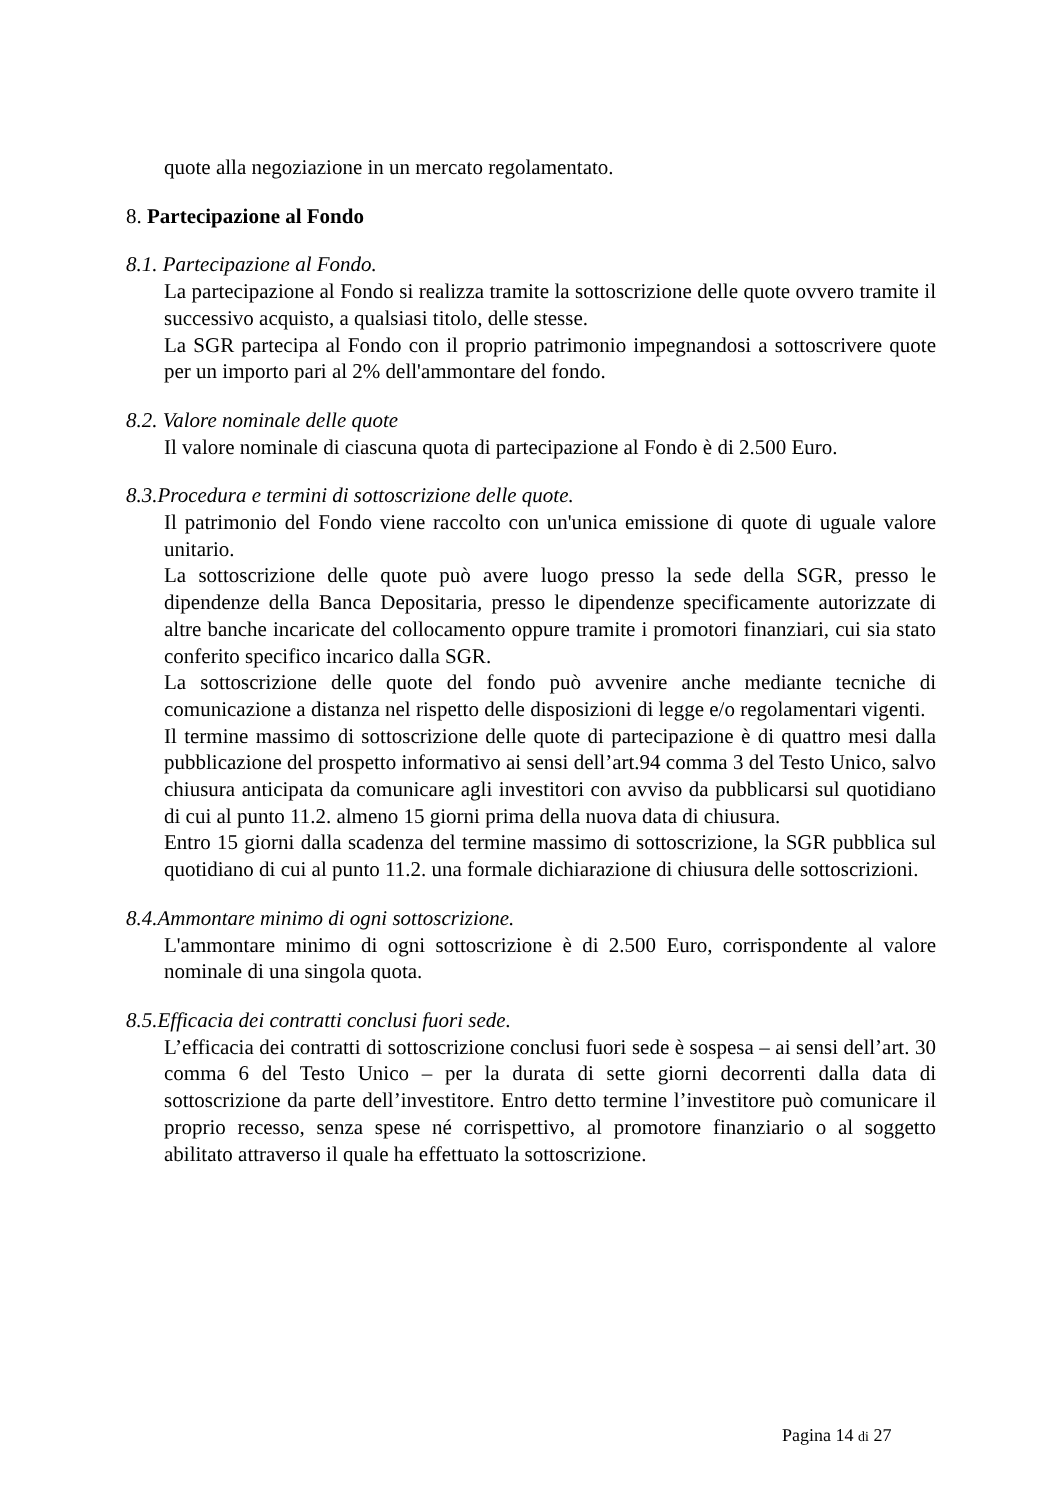quote alla negoziazione in un mercato regolamentato.
8. Partecipazione al Fondo
8.1. Partecipazione al Fondo.
La partecipazione al Fondo si realizza tramite la sottoscrizione delle quote ovvero tramite il successivo acquisto, a qualsiasi titolo, delle stesse.
La SGR partecipa al Fondo con il proprio patrimonio impegnandosi a sottoscrivere quote per un importo pari al 2% dell'ammontare del fondo.
8.2. Valore nominale delle quote
Il valore nominale di ciascuna quota di partecipazione al Fondo è di 2.500 Euro.
8.3.Procedura e termini di sottoscrizione delle quote.
Il patrimonio del Fondo viene raccolto con un'unica emissione di quote di uguale valore unitario.
La sottoscrizione delle quote può avere luogo presso la sede della SGR, presso le dipendenze della Banca Depositaria, presso le dipendenze specificamente autorizzate di altre banche incaricate del collocamento oppure tramite i promotori finanziari, cui sia stato conferito specifico incarico dalla SGR.
La sottoscrizione delle quote del fondo può avvenire anche mediante tecniche di comunicazione a distanza nel rispetto delle disposizioni di legge e/o regolamentari vigenti.
Il termine massimo di sottoscrizione delle quote di partecipazione è di quattro mesi dalla pubblicazione del prospetto informativo ai sensi dell’art.94 comma 3 del Testo Unico, salvo chiusura anticipata da comunicare agli investitori con avviso da pubblicarsi sul quotidiano di cui al punto 11.2. almeno 15 giorni prima della nuova data di chiusura.
Entro 15 giorni dalla scadenza del termine massimo di sottoscrizione, la SGR pubblica sul quotidiano di cui al punto 11.2. una formale dichiarazione di chiusura delle sottoscrizioni.
8.4.Ammontare minimo di ogni sottoscrizione.
L'ammontare minimo di ogni sottoscrizione è di 2.500 Euro, corrispondente al valore nominale di una singola quota.
8.5.Efficacia dei contratti conclusi fuori sede.
L’efficacia dei contratti di sottoscrizione conclusi fuori sede è sospesa – ai sensi dell’art. 30 comma 6 del Testo Unico – per la durata di sette giorni decorrenti dalla data di sottoscrizione da parte dell’investitore. Entro detto termine l’investitore può comunicare il proprio recesso, senza spese né corrispettivo, al promotore finanziario o al soggetto abilitato attraverso il quale ha effettuato la sottoscrizione.
Pagina 14 di 27